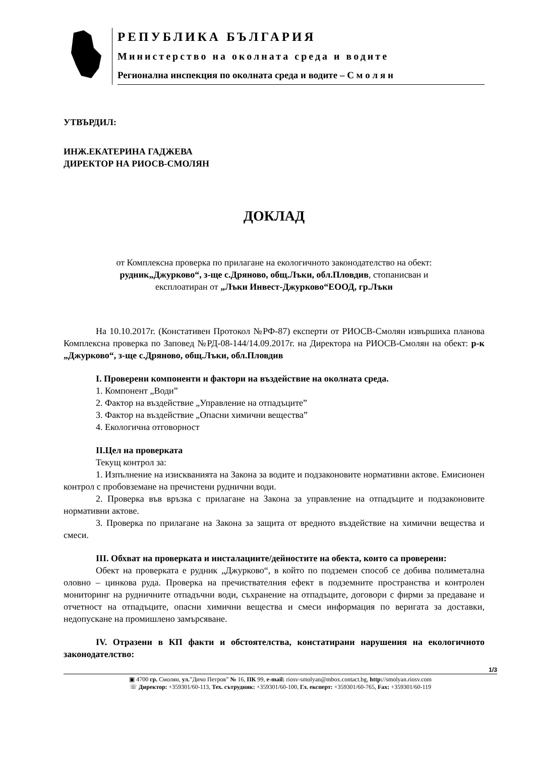РЕПУБЛИКА БЪЛГАРИЯ
Министерство на околната среда и водите
Регионална инспекция по околната среда и водите – С м о л я н
УТВЪРДИЛ:
ИНЖ.ЕКАТЕРИНА ГАДЖЕВА
ДИРЕКТОР НА РИОСВ-СМОЛЯН
ДОКЛАД
от Комплексна проверка по прилагане на екологичното законодателство на обект:
рудник„Джурково“, з-ще с.Дряново, общ.Лъки, обл.Пловдив, стопанисван и
експлоатиран от „Лъки Инвест-Джурково“ЕООД, гр.Лъки
На 10.10.2017г. (Констативен Протокол №РФ-87) експерти от РИОСВ-Смолян извършиха планова Комплексна проверка по Заповед №РД-08-144/14.09.2017г. на Директора на РИОСВ-Смолян на обект: р-к „Джурково“, з-ще с.Дряново, общ.Лъки, обл.Пловдив
I. Проверени компоненти и фактори на въздействие на околната среда.
1. Компонент „Води”
2. Фактор на въздействие „Управление на отпадъците”
3. Фактор на въздействие „Опасни химични вещества”
4. Екологична отговорност
II.Цел на проверката
Текущ контрол за:
1. Изпълнение на изискванията на Закона за водите и подзаконовите нормативни актове. Емисионен контрол с пробовземане на пречистени руднични води.
2. Проверка във връзка с прилагане на Закона за управление на отпадъците и подзаконовите нормативни актове.
3. Проверка по прилагане на Закона за защита от вредното въздействие на химични вещества и смеси.
III. Обхват на проверката и инсталациите/дейностите на обекта, които са проверени:
Обект на проверката е рудник „Джурково“, в който по подземен способ се добива полиметална оловно – цинкова руда. Проверка на пречиствателния ефект в подземните пространства и контролен мониторинг на рудничните отпадъчни води, съхранение на отпадъците, договори с фирми за предаване и отчетност на отпадъците, опасни химични вещества и смеси информация по веригата за доставки, недопускане на промишлено замърсяване.
IV. Отразени в КП факти и обстоятелства, констатирани нарушения на екологичното законодателство:
1/3
▣ 4700 гр. Смолян, ул.”Дичо Петров” № 16, ПК 99, e-mail: riosv-smolyan@mbox.contact.bg, http://smolyan.riosv.com
☏ Директор: +359301/60-113, Тех. сътрудник: +359301/60-100, Гл. експерт: +359301/60-765, Fax: +359301/60-119